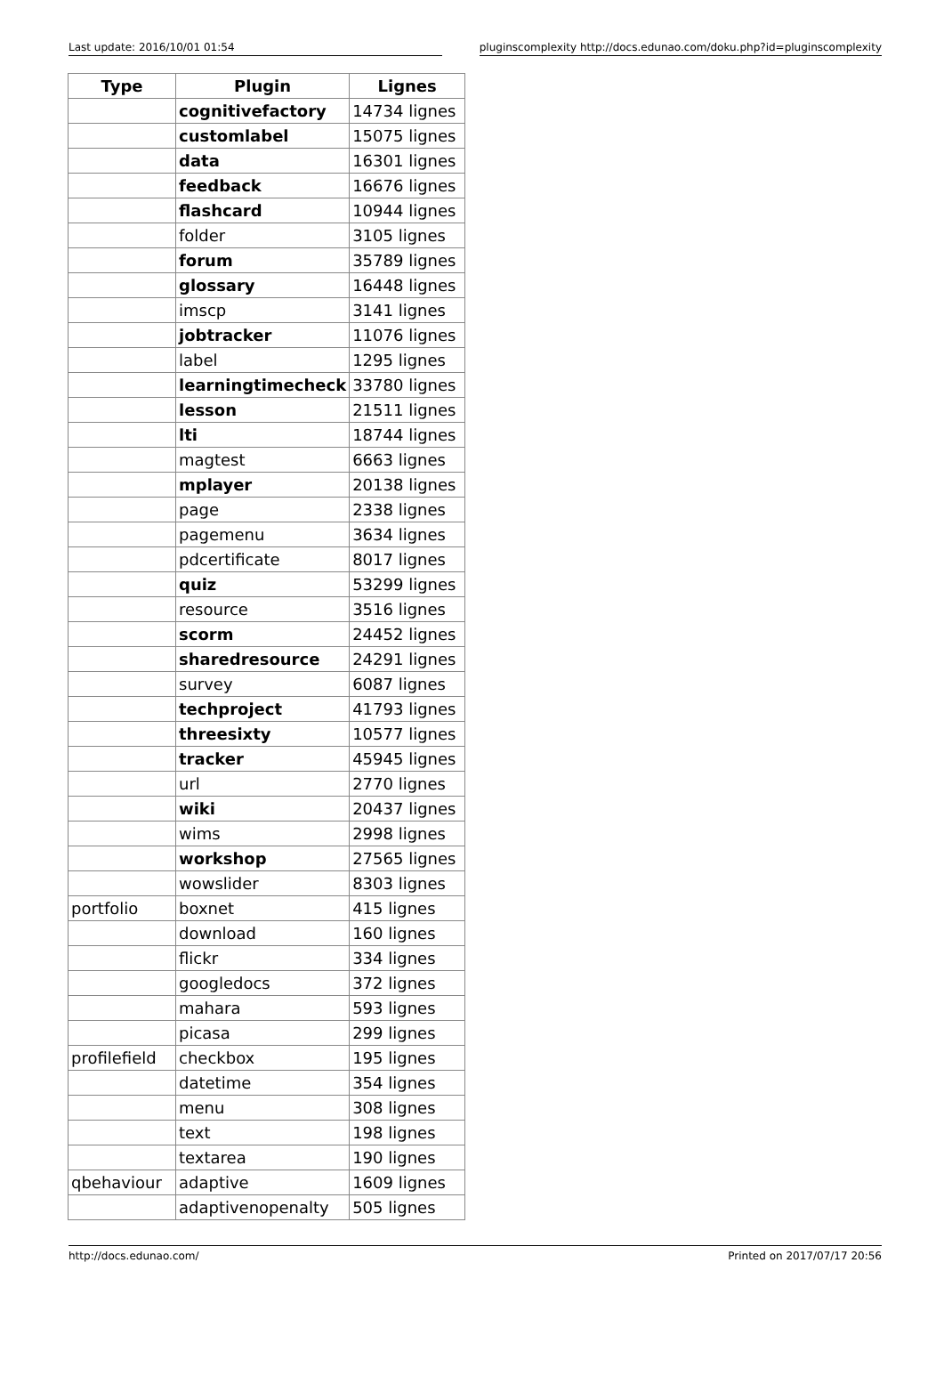Last update: 2016/10/01 01:54 pluginscomplexity http://docs.edunao.com/doku.php?id=pluginscomplexity
| Type | Plugin | Lignes |
| --- | --- | --- |
| | cognitivefactory | 14734 lignes |
| | customlabel | 15075 lignes |
| | data | 16301 lignes |
| | feedback | 16676 lignes |
| | flashcard | 10944 lignes |
| | folder | 3105 lignes |
| | forum | 35789 lignes |
| | glossary | 16448 lignes |
| | imscp | 3141 lignes |
| | jobtracker | 11076 lignes |
| | label | 1295 lignes |
| | learningtimecheck | 33780 lignes |
| | lesson | 21511 lignes |
| | lti | 18744 lignes |
| | magtest | 6663 lignes |
| | mplayer | 20138 lignes |
| | page | 2338 lignes |
| | pagemenu | 3634 lignes |
| | pdcertificate | 8017 lignes |
| | quiz | 53299 lignes |
| | resource | 3516 lignes |
| | scorm | 24452 lignes |
| | sharedresource | 24291 lignes |
| | survey | 6087 lignes |
| | techproject | 41793 lignes |
| | threesixty | 10577 lignes |
| | tracker | 45945 lignes |
| | url | 2770 lignes |
| | wiki | 20437 lignes |
| | wims | 2998 lignes |
| | workshop | 27565 lignes |
| | wowslider | 8303 lignes |
| portfolio | boxnet | 415 lignes |
| | download | 160 lignes |
| | flickr | 334 lignes |
| | googledocs | 372 lignes |
| | mahara | 593 lignes |
| | picasa | 299 lignes |
| profilefield | checkbox | 195 lignes |
| | datetime | 354 lignes |
| | menu | 308 lignes |
| | text | 198 lignes |
| | textarea | 190 lignes |
| qbehaviour | adaptive | 1609 lignes |
| | adaptivenopenalty | 505 lignes |
http://docs.edunao.com/ Printed on 2017/07/17 20:56